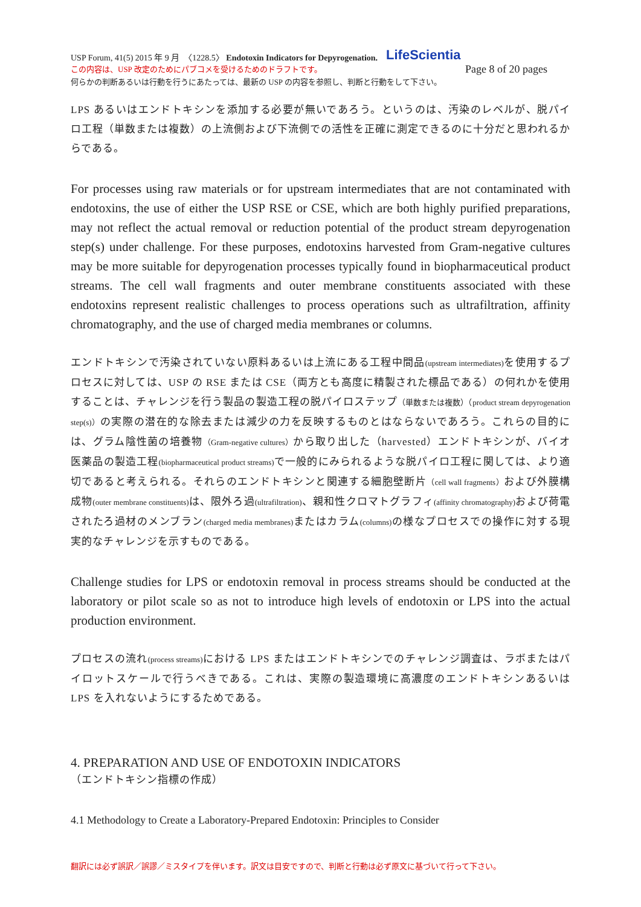USP Forum, 41(5) 2015 年 9 月　〈1228.5〉 Endotoxin Indicators for Depyrogenation. LifeScientia
この内容は、USP 改定のためにパブコメを受けるためのドラフトです。 Page 8 of 20 pages
何らかの判断あるいは行動を行うにあたっては、最新の USP の内容を参照し、判断と行動をして下さい。
LPS あるいはエンドトキシンを添加する必要が無いであろう。というのは、汚染のレベルが、脱パイロ工程（単数または複数）の上流側および下流側での活性を正確に測定できるのに十分だと思われるからである。
For processes using raw materials or for upstream intermediates that are not contaminated with endotoxins, the use of either the USP RSE or CSE, which are both highly purified preparations, may not reflect the actual removal or reduction potential of the product stream depyrogenation step(s) under challenge. For these purposes, endotoxins harvested from Gram-negative cultures may be more suitable for depyrogenation processes typically found in biopharmaceutical product streams. The cell wall fragments and outer membrane constituents associated with these endotoxins represent realistic challenges to process operations such as ultrafiltration, affinity chromatography, and the use of charged media membranes or columns.
エンドトキシンで汚染されていない原料あるいは上流にある工程中間品(upstream intermediates) を使用するプロセスに対しては、USP の RSE または CSE（両方とも高度に精製された標品である）の何れかを使用することは、チャレンジを行う製品の製造工程の脱パイロステップ（単数または複数）（product stream depyrogenation step(s)）の実際の潜在的な除去または減少の力を反映するものとはならないであろう。これらの目的には、グラム陰性菌の培養物（Gram-negative cultures）から取り出した（harvested）エンドトキシンが、バイオ医薬品の製造工程(biopharmaceutical product streams) で一般的にみられるような脱パイロ工程に関しては、より適切であると考えられる。それらのエンドトキシンと関連する細胞壁断片（cell wall fragments）および外膜構成物(outer membrane constituents) は、限外ろ過(ultrafiltration)、親和性クロマトグラフィ(affinity chromatography) および荷電されたろ過材のメンブラン(charged media membranes) またはカラム(columns) の様なプロセスでの操作に対する現実的なチャレンジを示すものである。
Challenge studies for LPS or endotoxin removal in process streams should be conducted at the laboratory or pilot scale so as not to introduce high levels of endotoxin or LPS into the actual production environment.
プロセスの流れ(process streams) における LPS またはエンドトキシンでのチャレンジ調査は、ラボまたはパイロットスケールで行うべきである。これは、実際の製造環境に高濃度のエンドトキシンあるいは LPS を入れないようにするためである。
4. PREPARATION AND USE OF ENDOTOXIN INDICATORS
（エンドトキシン指標の作成）
4.1 Methodology to Create a Laboratory-Prepared Endotoxin: Principles to Consider
翻訳には必ず誤訳／誤謬／ミスタイプを伴います。訳文は目安ですので、判断と行動は必ず原文に基づいて行って下さい。